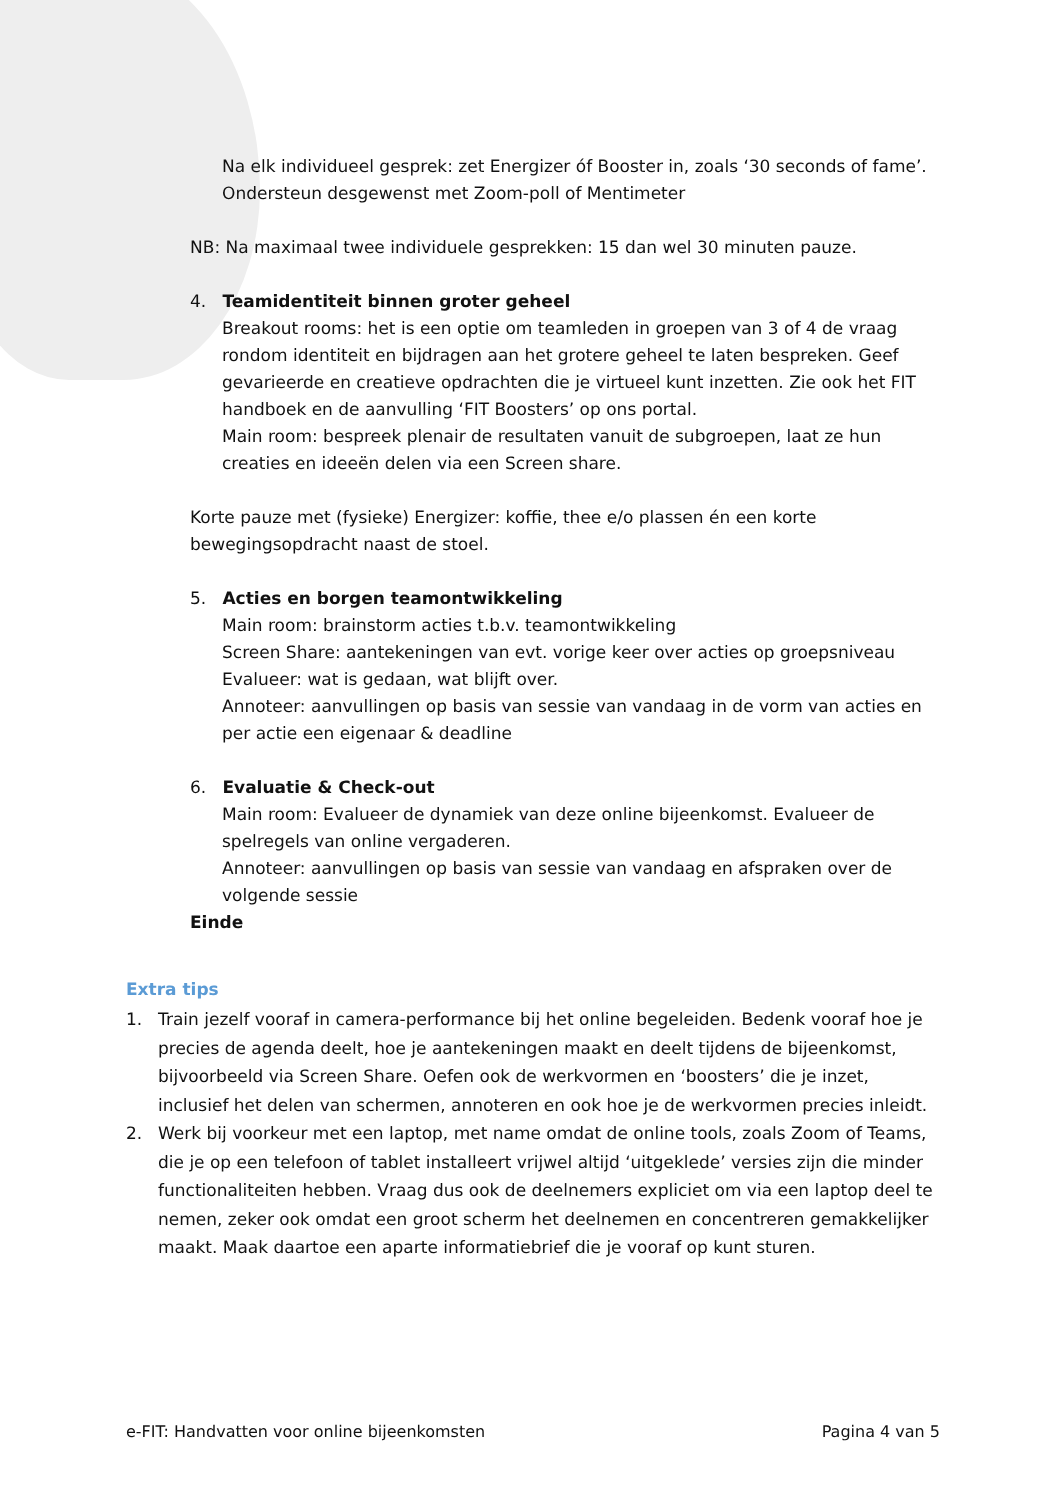Na elk individueel gesprek: zet Energizer óf Booster in, zoals ‘30 seconds of fame’. Ondersteun desgewenst met Zoom-poll of Mentimeter
NB: Na maximaal twee individuele gesprekken: 15 dan wel 30 minuten pauze.
4. Teamidentiteit binnen groter geheel
Breakout rooms: het is een optie om teamleden in groepen van 3 of 4 de vraag rondom identiteit en bijdragen aan het grotere geheel te laten bespreken. Geef gevarieerde en creatieve opdrachten die je virtueel kunt inzetten. Zie ook het FIT handboek en de aanvulling ‘FIT Boosters’ op ons portal.
Main room: bespreek plenair de resultaten vanuit de subgroepen, laat ze hun creaties en ideeën delen via een Screen share.
Korte pauze met (fysieke) Energizer: koffie, thee e/o plassen én een korte bewegingsopdracht naast de stoel.
5. Acties en borgen teamontwikkeling
Main room: brainstorm acties t.b.v. teamontwikkeling
Screen Share: aantekeningen van evt. vorige keer over acties op groepsniveau
Evalueer: wat is gedaan, wat blijft over.
Annoteer: aanvullingen op basis van sessie van vandaag in de vorm van acties en per actie een eigenaar & deadline
6. Evaluatie & Check-out
Main room: Evalueer de dynamiek van deze online bijeenkomst. Evalueer de spelregels van online vergaderen.
Annoteer: aanvullingen op basis van sessie van vandaag en afspraken over de volgende sessie
Einde
Extra tips
1. Train jezelf vooraf in camera-performance bij het online begeleiden. Bedenk vooraf hoe je precies de agenda deelt, hoe je aantekeningen maakt en deelt tijdens de bijeenkomst, bijvoorbeeld via Screen Share. Oefen ook de werkvormen en ‘boosters’ die je inzet, inclusief het delen van schermen, annoteren en ook hoe je de werkvormen precies inleidt.
2. Werk bij voorkeur met een laptop, met name omdat de online tools, zoals Zoom of Teams, die je op een telefoon of tablet installeert vrijwel altijd ‘uitgeklede’ versies zijn die minder functionaliteiten hebben. Vraag dus ook de deelnemers expliciet om via een laptop deel te nemen, zeker ook omdat een groot scherm het deelnemen en concentreren gemakkelijker maakt. Maak daartoe een aparte informatiebrief die je vooraf op kunt sturen.
e-FIT: Handvatten voor online bijeenkomsten Pagina 4 van 5